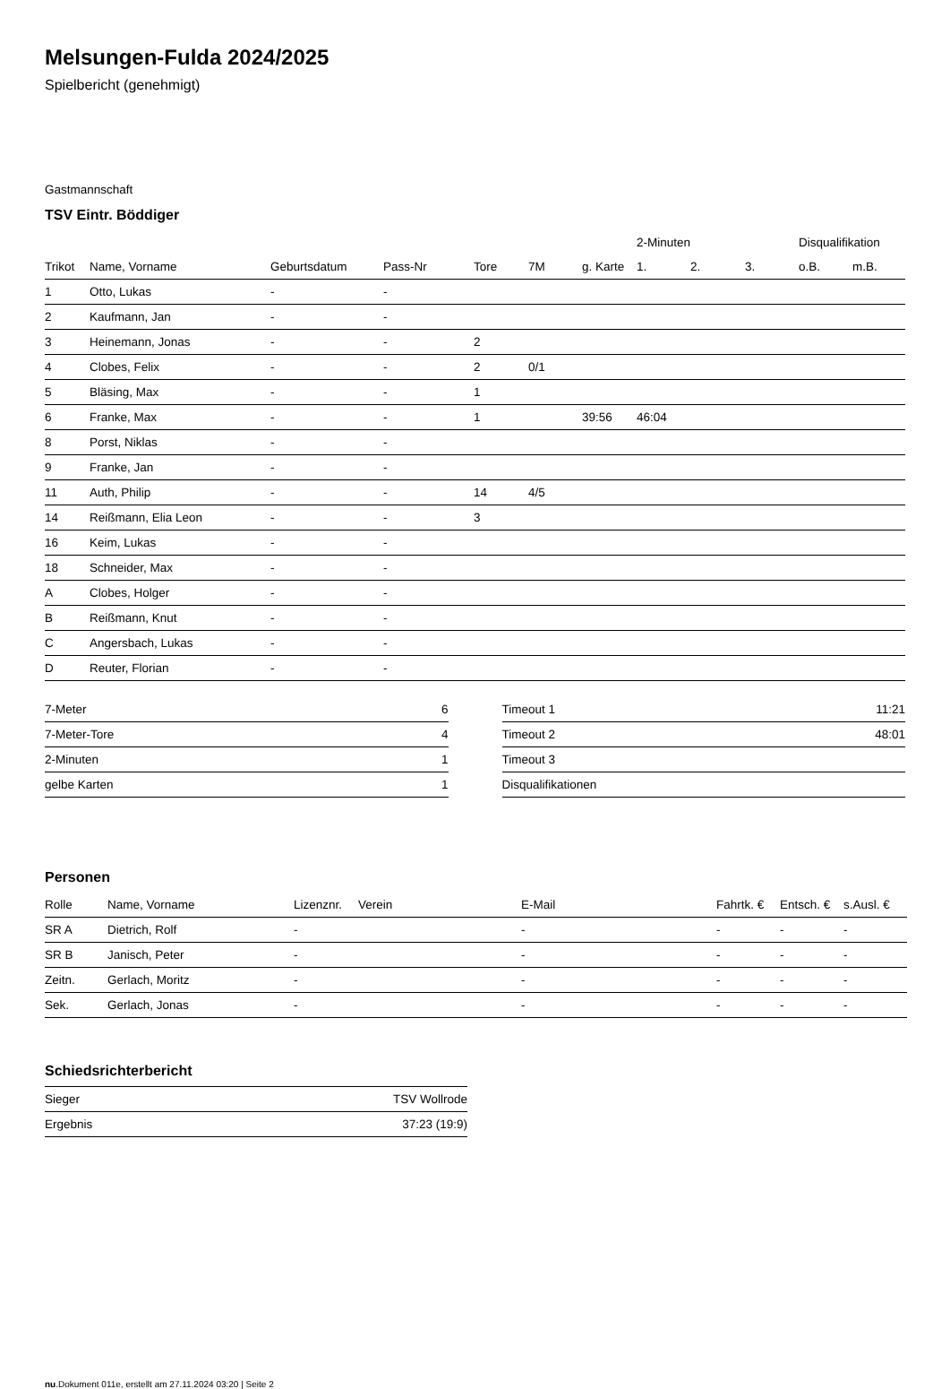Melsungen-Fulda 2024/2025
Spielbericht (genehmigt)
Gastmannschaft
TSV Eintr. Böddiger
| | | | | | | | 2-Minuten | | | Disqualifikation | |
| --- | --- | --- | --- | --- | --- | --- | --- | --- | --- | --- | --- |
| Trikot | Name, Vorname | Geburtsdatum | Pass-Nr | Tore | 7M | g. Karte | 1. | 2. | 3. | o.B. | m.B. |
| 1 | Otto, Lukas | - | - | | | | | | | | |
| 2 | Kaufmann, Jan | - | - | | | | | | | | |
| 3 | Heinemann, Jonas | - | - | 2 | | | | | | | |
| 4 | Clobes, Felix | - | - | 2 | 0/1 | | | | | | |
| 5 | Bläsing, Max | - | - | 1 | | | | | | | |
| 6 | Franke, Max | - | - | 1 | | 39:56 | 46:04 | | | | |
| 8 | Porst, Niklas | - | - | | | | | | | | |
| 9 | Franke, Jan | - | - | | | | | | | | |
| 11 | Auth, Philip | - | - | 14 | 4/5 | | | | | | |
| 14 | Reißmann, Elia Leon | - | - | 3 | | | | | | | |
| 16 | Keim, Lukas | - | - | | | | | | | | |
| 18 | Schneider, Max | - | - | | | | | | | | |
| A | Clobes, Holger | - | - | | | | | | | | |
| B | Reißmann, Knut | - | - | | | | | | | | |
| C | Angersbach, Lukas | - | - | | | | | | | | |
| D | Reuter, Florian | - | - | | | | | | | | |
| 7-Meter | 6 |
| 7-Meter-Tore | 4 |
| 2-Minuten | 1 |
| gelbe Karten | 1 |
| Timeout 1 | 11:21 |
| Timeout 2 | 48:01 |
| Timeout 3 | |
| Disqualifikationen | |
Personen
| Rolle | Name, Vorname | Lizenznr. | Verein | E-Mail | Fahrtk. € | Entsch. € | s.Ausl. € |
| --- | --- | --- | --- | --- | --- | --- | --- |
| SR A | Dietrich, Rolf | - | | - | - | - | - |
| SR B | Janisch, Peter | - | | - | - | - | - |
| Zeitn. | Gerlach, Moritz | - | | - | - | - | - |
| Sek. | Gerlach, Jonas | - | | - | - | - | - |
Schiedsrichterbericht
| Sieger | TSV Wollrode |
| Ergebnis | 37:23 (19:9) |
nu.Dokument 011e, erstellt am 27.11.2024 03:20 | Seite 2